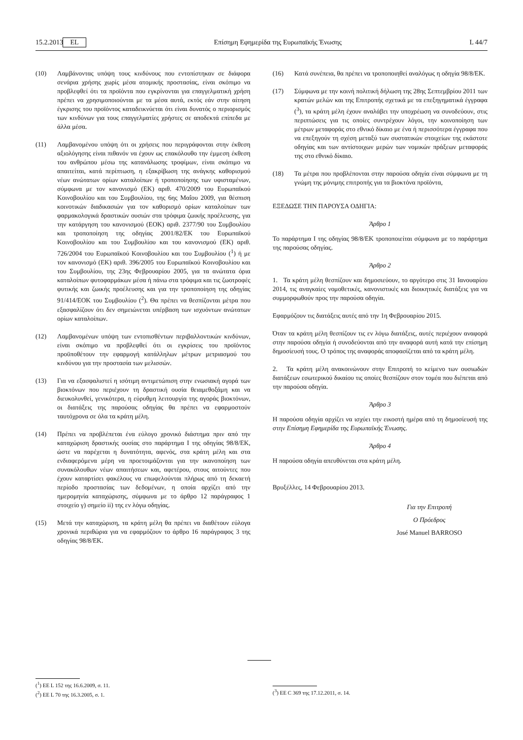15.2.2013 EL Επίσημη Εφημερίδα της Ευρωπαϊκής Ένωσης L 44/7
(10) Λαμβάνοντας υπόψη τους κινδύνους που εντοπίστηκαν σε διάφορα σενάρια χρήσης χωρίς μέσα ατομικής προστασίας, είναι σκόπιμο να προβλεφθεί ότι τα προϊόντα που εγκρίνονται για επαγγελματική χρήση πρέπει να χρησιμοποιούνται με τα μέσα αυτά, εκτός εάν στην αίτηση έγκρισης του προϊόντος καταδεικνύεται ότι είναι δυνατός ο περιορισμός των κινδύνων για τους επαγγελματίες χρήστες σε αποδεκτά επίπεδα με άλλα μέσα.
(11) Λαμβανομένου υπόψη ότι οι χρήσεις που περιγράφονται στην έκθεση αξιολόγησης είναι πιθανόν να έχουν ως επακόλουθο την έμμεση έκθεση του ανθρώπου μέσω της κατανάλωσης τροφίμων, είναι σκόπιμο να απαιτείται, κατά περίπτωση, η εξακρίβωση της ανάγκης καθορισμού νέων ανώτατων ορίων καταλοίπων ή τροποποίησης των υφισταμένων, σύμφωνα με τον κανονισμό (ΕΚ) αριθ. 470/2009 του Ευρωπαϊκού Κοινοβουλίου και του Συμβουλίου, της 6ης Μαΐου 2009, για θέσπιση κοινοτικών διαδικασιών για τον καθορισμό ορίων καταλοίπων των φαρμακολογικά δραστικών ουσιών στα τρόφιμα ζωικής προέλευσης, για την κατάργηση του κανονισμού (ΕΟΚ) αριθ. 2377/90 του Συμβουλίου και τροποποίηση της οδηγίας 2001/82/ΕΚ του Ευρωπαϊκού Κοινοβουλίου και του Συμβουλίου και του κανονισμού (ΕΚ) αριθ. 726/2004 του Ευρωπαϊκού Κοινοβουλίου και του Συμβουλίου (<sup>1</sup>) ή με τον κανονισμό (ΕΚ) αριθ. 396/2005 του Ευρωπαϊκού Κοινοβουλίου και του Συμβουλίου, της 23ης Φεβρουαρίου 2005, για τα ανώτατα όρια καταλοίπων φυτοφαρμάκων μέσα ή πάνω στα τρόφιμα και τις ζωοτροφές φυτικής και ζωικής προέλευσης και για την τροποποίηση της οδηγίας 91/414/ΕΟΚ του Συμβουλίου (<sup>2</sup>). Θα πρέπει να θεσπίζονται μέτρα που εξασφαλίζουν ότι δεν σημειώνεται υπέρβαση των ισχυόντων ανώτατων ορίων καταλοίπων.
(12) Λαμβανομένων υπόψη των εντοπισθέντων περιβαλλοντικών κινδύνων, είναι σκόπιμο να προβλεφθεί ότι οι εγκρίσεις του προϊόντος προϋποθέτουν την εφαρμογή κατάλληλων μέτρων μετριασμού του κινδύνου για την προστασία των μελισσών.
(13) Για να εξασφαλιστεί η ισότιμη αντιμετώπιση στην ενωσιακή αγορά των βιοκτόνων που περιέχουν τη δραστική ουσία θειαμεθοξάμη και να διευκολυνθεί, γενικότερα, η εύρυθμη λειτουργία της αγοράς βιοκτόνων, οι διατάξεις της παρούσας οδηγίας θα πρέπει να εφαρμοστούν ταυτόχρονα σε όλα τα κράτη μέλη.
(14) Πρέπει να προβλέπεται ένα εύλογο χρονικό διάστημα πριν από την καταχώριση δραστικής ουσίας στο παράρτημα I της οδηγίας 98/8/ΕΚ, ώστε να παρέχεται η δυνατότητα, αφενός, στα κράτη μέλη και στα ενδιαφερόμενα μέρη να προετοιμάζονται για την ικανοποίηση των συνακόλουθων νέων απαιτήσεων και, αφετέρου, στους αιτούντες που έχουν καταρτίσει φακέλους να επωφελούνται πλήρως από τη δεκαετή περίοδο προστασίας των δεδομένων, η οποία αρχίζει από την ημερομηνία καταχώρισης, σύμφωνα με το άρθρο 12 παράγραφος 1 στοιχείο γ) σημείο ii) της εν λόγω οδηγίας.
(15) Μετά την καταχώριση, τα κράτη μέλη θα πρέπει να διαθέτουν εύλογα χρονικά περιθώρια για να εφαρμόζουν το άρθρο 16 παράγραφος 3 της οδηγίας 98/8/ΕΚ.
(16) Κατά συνέπεια, θα πρέπει να τροποποιηθεί αναλόγως η οδηγία 98/8/ΕΚ.
(17) Σύμφωνα με την κοινή πολιτική δήλωση της 28ης Σεπτεμβρίου 2011 των κρατών μελών και της Επιτροπής σχετικά με τα επεξηγηματικά έγγραφα (<sup>3</sup>), τα κράτη μέλη έχουν αναλάβει την υποχρέωση να συνοδεύουν, στις περιπτώσεις για τις οποίες συντρέχουν λόγοι, την κοινοποίηση των μέτρων μεταφοράς στο εθνικό δίκαιο με ένα ή περισσότερα έγγραφα που να επεξηγούν τη σχέση μεταξύ των συστατικών στοιχείων της εκάστοτε οδηγίας και των αντίστοιχων μερών των νομικών πράξεων μεταφοράς της στο εθνικό δίκαιο.
(18) Τα μέτρα που προβλέπονται στην παρούσα οδηγία είναι σύμφωνα με τη γνώμη της μόνιμης επιτροπής για τα βιοκτόνα προϊόντα,
ΕΞΕΔΩΣΕ ΤΗΝ ΠΑΡΟΥΣΑ ΟΔΗΓΙΑ:
Άρθρο 1
Το παράρτημα I της οδηγίας 98/8/ΕΚ τροποποιείται σύμφωνα με το παράρτημα της παρούσας οδηγίας.
Άρθρο 2
1. Τα κράτη μέλη θεσπίζουν και δημοσιεύουν, το αργότερο στις 31 Ιανουαρίου 2014, τις αναγκαίες νομοθετικές, κανονιστικές και διοικητικές διατάξεις για να συμμορφωθούν προς την παρούσα οδηγία.
Εφαρμόζουν τις διατάξεις αυτές από την 1η Φεβρουαρίου 2015.
Όταν τα κράτη μέλη θεσπίζουν τις εν λόγω διατάξεις, αυτές περιέχουν αναφορά στην παρούσα οδηγία ή συνοδεύονται από την αναφορά αυτή κατά την επίσημη δημοσίευσή τους. Ο τρόπος της αναφοράς αποφασίζεται από τα κράτη μέλη.
2. Τα κράτη μέλη ανακοινώνουν στην Επιτροπή το κείμενο των ουσιωδών διατάξεων εσωτερικού δικαίου τις οποίες θεσπίζουν στον τομέα που διέπεται από την παρούσα οδηγία.
Άρθρο 3
Η παρούσα οδηγία αρχίζει να ισχύει την εικοστή ημέρα από τη δημοσίευσή της στην Επίσημη Εφημερίδα της Ευρωπαϊκής Ένωσης.
Άρθρο 4
Η παρούσα οδηγία απευθύνεται στα κράτη μέλη.
Βρυξέλλες, 14 Φεβρουαρίου 2013.
Για την Επιτροπή
Ο Πρόεδρος
José Manuel BARROSO
(<sup>1</sup>) ΕΕ L 152 της 16.6.2009, σ. 11.
(<sup>2</sup>) ΕΕ L 70 της 16.3.2005, σ. 1.
(<sup>3</sup>) ΕΕ C 369 της 17.12.2011, σ. 14.